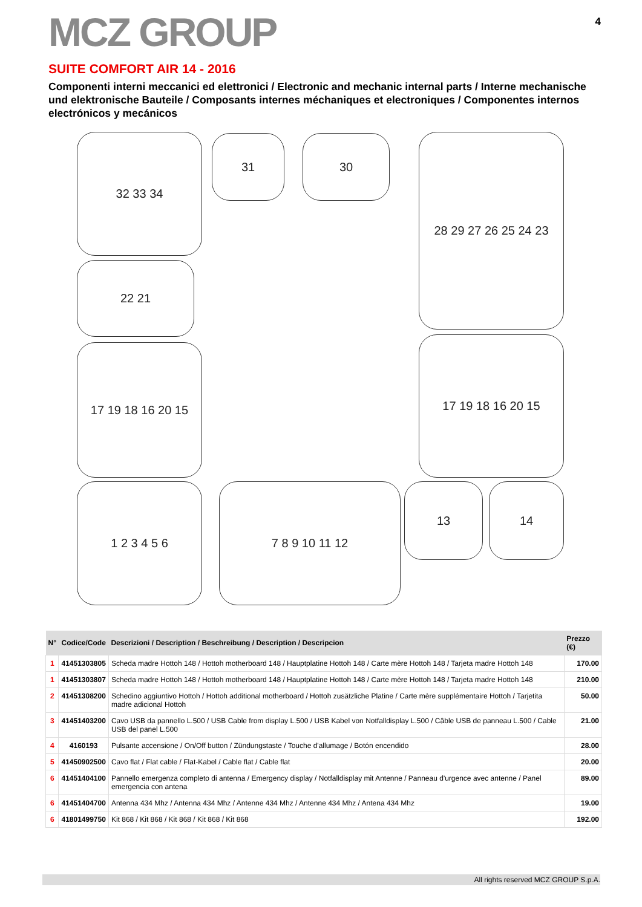4
MCZ GROUP
SUITE COMFORT AIR 14 - 2016
Componenti interni meccanici ed elettronici / Electronic and mechanic internal parts / Interne mechanische und elektronische Bauteile / Composants internes méchaniques et electroniques / Componentes internos electrónicos y mecánicos
32 33 34 31 30
28 29 27 26 25 24 23
22 21
17 19 18 16 20 15
17 19 18 16 20 15
1 2 3 4 5 6 7 8 9 10 11 12 13 14
| N° | Codice/Code | Descrizioni / Description / Beschreibung / Description / Descripcion | Prezzo (€) |
| --- | --- | --- | --- |
| 1 | 41451303805 | Scheda madre Hottoh 148 / Hottoh motherboard 148 / Hauptplatine Hottoh 148 / Carte mère Hottoh 148 / Tarjeta madre Hottoh 148 | 170.00 |
| 1 | 41451303807 | Scheda madre Hottoh 148 / Hottoh motherboard 148 / Hauptplatine Hottoh 148 / Carte mère Hottoh 148 / Tarjeta madre Hottoh 148 | 210.00 |
| 2 | 41451308200 | Schedino aggiuntivo Hottoh / Hottoh additional motherboard / Hottoh zusätzliche Platine / Carte mère supplémentaire Hottoh / Tarjetita madre adicional Hottoh | 50.00 |
| 3 | 41451403200 | Cavo USB da pannello L.500 / USB Cable from display L.500 / USB Kabel von Notfalldisplay L.500 / Câble USB de panneau L.500 / Cable USB del panel L.500 | 21.00 |
| 4 | 4160193 | Pulsante accensione / On/Off button / Zündungstaste / Touche d'allumage / Botón encendido | 28.00 |
| 5 | 41450902500 | Cavo flat / Flat cable / Flat-Kabel / Cable flat / Cable flat | 20.00 |
| 6 | 41451404100 | Pannello emergenza completo di antenna / Emergency display / Notfalldisplay mit Antenne / Panneau d'urgence avec antenne / Panel emergencia con antena | 89.00 |
| 6 | 41451404700 | Antenna 434 Mhz / Antenna 434 Mhz / Antenne 434 Mhz / Antenne 434 Mhz / Antena 434 Mhz | 19.00 |
| 6 | 41801499750 | Kit 868 / Kit 868 / Kit 868 / Kit 868 / Kit 868 | 192.00 |
All rights reserved MCZ GROUP S.p.A.